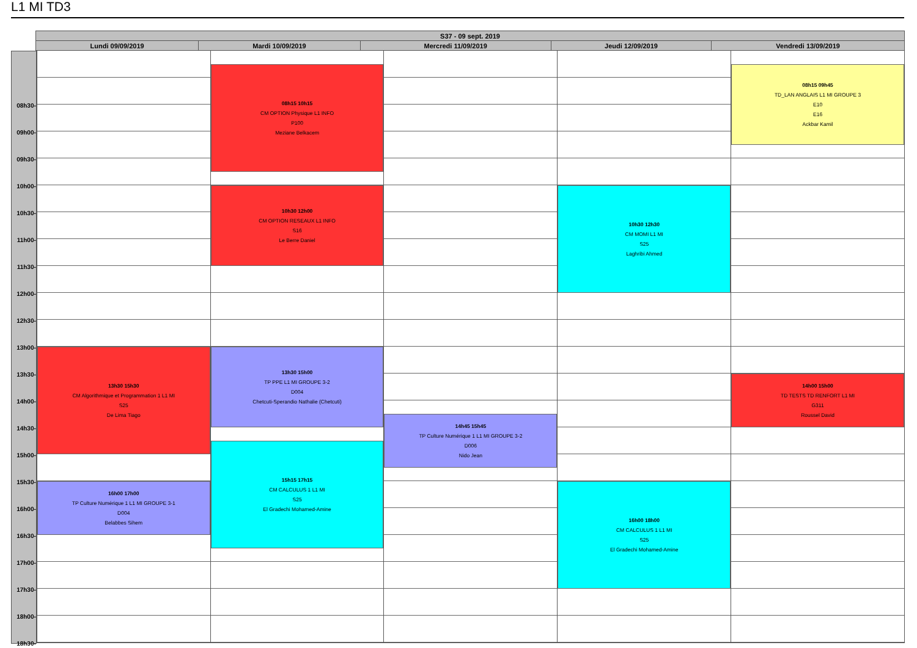L1 MI TD3
| S37 - 09 sept. 2019 | | | | |
| --- | --- | --- | --- | --- |
| Lundi 09/09/2019 | Mardi 10/09/2019 | Mercredi 11/09/2019 | Jeudi 12/09/2019 | Vendredi 13/09/2019 |
08h30-
09h00-
09h30-
10h00-
10h30-
11h00-
11h30-
12h00-
12h30-
13h00-
13h30-
14h00-
14h30-
15h00-
15h30-
16h00-
16h30-
17h00-
17h30-
18h00-
18h30-
13h30 15h30
CM Algorithmique et Programmation 1 L1 MI
S25
De Lima Tiago
16h00 17h00
TP Culture Numérique 1 L1 MI GROUPE 3-1
D004
Belabbes Sihem
08h15 10h15
CM OPTION Physique L1 INFO
P100
Meziane Belkacem
10h30 12h00
CM OPTION RESEAUX L1 INFO
S16
Le Berre Daniel
13h30 15h00
TP PPE L1 MI GROUPE 3-2
D004
Chetcuti-Sperandio Nathalie (Chetcuti)
15h15 17h15
CM CALCULUS 1 L1 MI
S25
El Gradechi Mohamed-Amine
14h45 15h45
TP Culture Numérique 1 L1 MI GROUPE 3-2
D006
Nido Jean
10h30 12h30
CM MOMI L1 MI
S25
Laghribi Ahmed
16h00 18h00
CM CALCULUS 1 L1 MI
S25
El Gradechi Mohamed-Amine
08h15 09h45
TD_LAN ANGLAIS L1 MI GROUPE 3
E10
E16
Ackbar Kamil
14h00 15h00
TD TESTS TD RENFORT L1 MI
G311
Roussel David